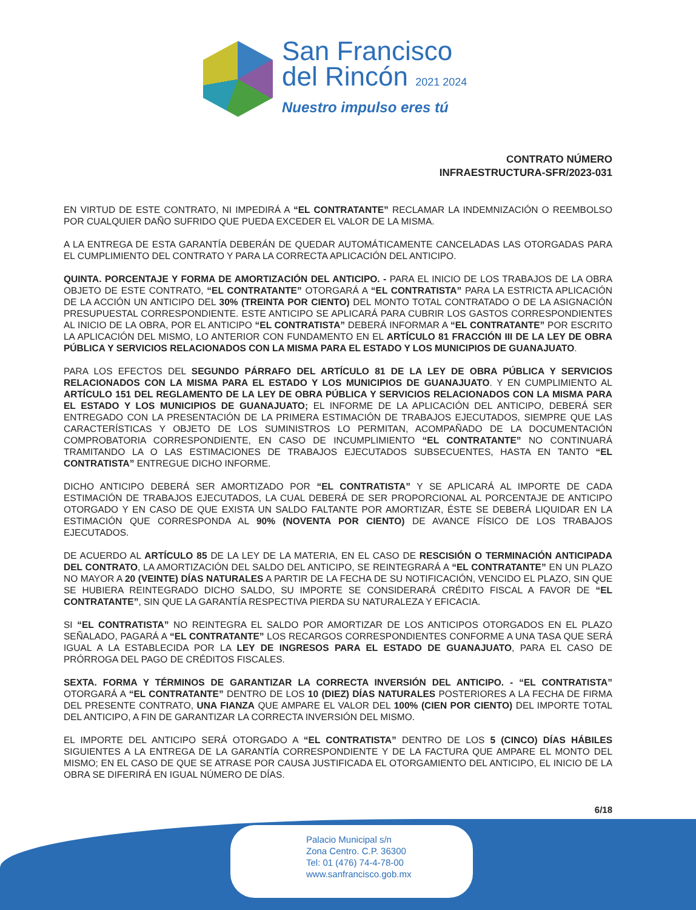San Francisco
del Rincón 2021 2024
Nuestro impulso eres tú
CONTRATO NÚMERO
INFRAESTRUCTURA-SFR/2023-031
EN VIRTUD DE ESTE CONTRATO, NI IMPEDIRÁ A “EL CONTRATANTE” RECLAMAR LA INDEMNIZACIÓN O REEMBOLSO POR CUALQUIER DAÑO SUFRIDO QUE PUEDA EXCEDER EL VALOR DE LA MISMA.
A LA ENTREGA DE ESTA GARANTÍA DEBERÁN DE QUEDAR AUTOMÁTICAMENTE CANCELADAS LAS OTORGADAS PARA EL CUMPLIMIENTO DEL CONTRATO Y PARA LA CORRECTA APLICACIÓN DEL ANTICIPO.
QUINTA. PORCENTAJE Y FORMA DE AMORTIZACIÓN DEL ANTICIPO. - PARA EL INICIO DE LOS TRABAJOS DE LA OBRA OBJETO DE ESTE CONTRATO, “EL CONTRATANTE” OTORGARÁ A “EL CONTRATISTA” PARA LA ESTRICTA APLICACIÓN DE LA ACCIÓN UN ANTICIPO DEL 30% (TREINTA POR CIENTO) DEL MONTO TOTAL CONTRATADO O DE LA ASIGNACIÓN PRESUPUESTAL CORRESPONDIENTE. ESTE ANTICIPO SE APLICARÁ PARA CUBRIR LOS GASTOS CORRESPONDIENTES AL INICIO DE LA OBRA, POR EL ANTICIPO “EL CONTRATISTA” DEBERÁ INFORMAR A “EL CONTRATANTE” POR ESCRITO LA APLICACIÓN DEL MISMO, LO ANTERIOR CON FUNDAMENTO EN EL ARTÍCULO 81 FRACCIÓN III DE LA LEY DE OBRA PÚBLICA Y SERVICIOS RELACIONADOS CON LA MISMA PARA EL ESTADO Y LOS MUNICIPIOS DE GUANAJUATO.
PARA LOS EFECTOS DEL SEGUNDO PÁRRAFO DEL ARTÍCULO 81 DE LA LEY DE OBRA PÚBLICA Y SERVICIOS RELACIONADOS CON LA MISMA PARA EL ESTADO Y LOS MUNICIPIOS DE GUANAJUATO. Y EN CUMPLIMIENTO AL ARTÍCULO 151 DEL REGLAMENTO DE LA LEY DE OBRA PÚBLICA Y SERVICIOS RELACIONADOS CON LA MISMA PARA EL ESTADO Y LOS MUNICIPIOS DE GUANAJUATO; EL INFORME DE LA APLICACIÓN DEL ANTICIPO, DEBERÁ SER ENTREGADO CON LA PRESENTACIÓN DE LA PRIMERA ESTIMACIÓN DE TRABAJOS EJECUTADOS, SIEMPRE QUE LAS CARACTERÍSTICAS Y OBJETO DE LOS SUMINISTROS LO PERMITAN, ACOMPAÑADO DE LA DOCUMENTACIÓN COMPROBATORIA CORRESPONDIENTE, EN CASO DE INCUMPLIMIENTO “EL CONTRATANTE” NO CONTINUARÁ TRAMITANDO LA O LAS ESTIMACIONES DE TRABAJOS EJECUTADOS SUBSECUENTES, HASTA EN TANTO “EL CONTRATISTA” ENTREGUE DICHO INFORME.
DICHO ANTICIPO DEBERÁ SER AMORTIZADO POR “EL CONTRATISTA” Y SE APLICARÁ AL IMPORTE DE CADA ESTIMACIÓN DE TRABAJOS EJECUTADOS, LA CUAL DEBERÁ DE SER PROPORCIONAL AL PORCENTAJE DE ANTICIPO OTORGADO Y EN CASO DE QUE EXISTA UN SALDO FALTANTE POR AMORTIZAR, ÉSTE SE DEBERÁ LIQUIDAR EN LA ESTIMACIÓN QUE CORRESPONDA AL 90% (NOVENTA POR CIENTO) DE AVANCE FÍSICO DE LOS TRABAJOS EJECUTADOS.
DE ACUERDO AL ARTÍCULO 85 DE LA LEY DE LA MATERIA, EN EL CASO DE RESCISIÓN O TERMINACIÓN ANTICIPADA DEL CONTRATO, LA AMORTIZACIÓN DEL SALDO DEL ANTICIPO, SE REINTEGRARÁ A “EL CONTRATANTE” EN UN PLAZO NO MAYOR A 20 (VEINTE) DÍAS NATURALES A PARTIR DE LA FECHA DE SU NOTIFICACIÓN, VENCIDO EL PLAZO, SIN QUE SE HUBIERA REINTEGRADO DICHO SALDO, SU IMPORTE SE CONSIDERARÁ CRÉDITO FISCAL A FAVOR DE “EL CONTRATANTE”, SIN QUE LA GARANTÍA RESPECTIVA PIERDA SU NATURALEZA Y EFICACIA.
SI “EL CONTRATISTA” NO REINTEGRA EL SALDO POR AMORTIZAR DE LOS ANTICIPOS OTORGADOS EN EL PLAZO SEÑALADO, PAGARÁ A “EL CONTRATANTE” LOS RECARGOS CORRESPONDIENTES CONFORME A UNA TASA QUE SERÁ IGUAL A LA ESTABLECIDA POR LA LEY DE INGRESOS PARA EL ESTADO DE GUANAJUATO, PARA EL CASO DE PRÓRROGA DEL PAGO DE CRÉDITOS FISCALES.
SEXTA. FORMA Y TÉRMINOS DE GARANTIZAR LA CORRECTA INVERSIÓN DEL ANTICIPO. - “EL CONTRATISTA” OTORGARÁ A “EL CONTRATANTE” DENTRO DE LOS 10 (DIEZ) DÍAS NATURALES POSTERIORES A LA FECHA DE FIRMA DEL PRESENTE CONTRATO, UNA FIANZA QUE AMPARE EL VALOR DEL 100% (CIEN POR CIENTO) DEL IMPORTE TOTAL DEL ANTICIPO, A FIN DE GARANTIZAR LA CORRECTA INVERSIÓN DEL MISMO.
EL IMPORTE DEL ANTICIPO SERÁ OTORGADO A “EL CONTRATISTA” DENTRO DE LOS 5 (CINCO) DÍAS HÁBILES SIGUIENTES A LA ENTREGA DE LA GARANTÍA CORRESPONDIENTE Y DE LA FACTURA QUE AMPARE EL MONTO DEL MISMO; EN EL CASO DE QUE SE ATRASE POR CAUSA JUSTIFICADA EL OTORGAMIENTO DEL ANTICIPO, EL INICIO DE LA OBRA SE DIFERIRÁ EN IGUAL NÚMERO DE DÍAS.
6/18
Palacio Municipal s/n
Zona Centro. C.P. 36300
Tel: 01 (476) 74-4-78-00
www.sanfrancisco.gob.mx